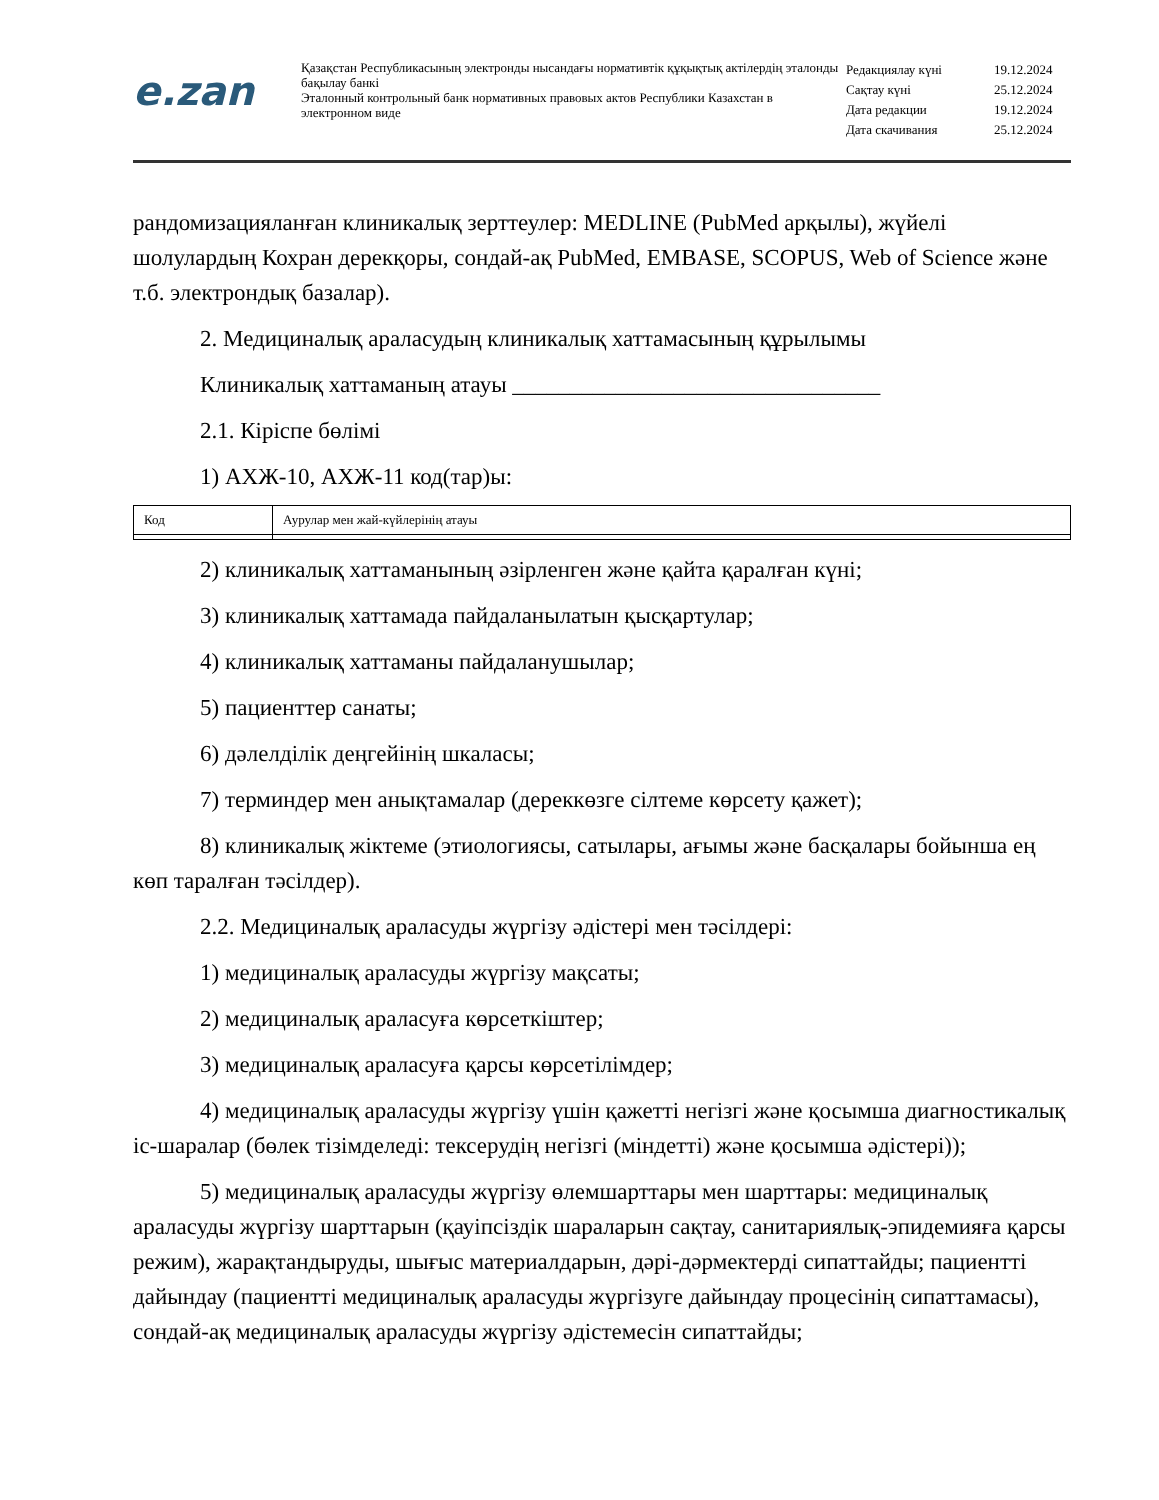e.zan
Қазақстан Республикасының электронды нысандағы нормативтік құқықтық актілердің эталонды бақылау банкі
Эталонный контрольный банк нормативных правовых актов Республики Казахстан в электронном виде
| Редакциялау күні | 19.12.2024 |
| Сақтау күні | 25.12.2024 |
| Дата редакции | 19.12.2024 |
| Дата скачивания | 25.12.2024 |
рандомизацияланған клиникалық зерттеулер: MEDLINE (PubMed арқылы), жүйелі шолулардың Кохран дерекқоры, сондай-ақ PubMed, EMBASE, SCOPUS, Web of Science және т.б. электрондық базалар).
2. Медициналық араласудың клиникалық хаттамасының құрылымы
Клиникалық хаттаманың атауы ________________________________
2.1. Кіріспе бөлімі
1) АХЖ-10, АХЖ-11 код(тар)ы:
| Код | Аурулар мен жай-күйлерінің атауы |
2) клиникалық хаттаманының әзірленген және қайта қаралған күні;
3) клиникалық хаттамада пайдаланылатын қысқартулар;
4) клиникалық хаттаманы пайдаланушылар;
5) пациенттер санаты;
6) дәлелділік деңгейінің шкаласы;
7) терминдер мен анықтамалар (дереккөзге сілтеме көрсету қажет);
8) клиникалық жіктеме (этиологиясы, сатылары, ағымы және басқалары бойынша ең көп таралған тәсілдер).
2.2. Медициналық араласуды жүргізу әдістері мен тәсілдері:
1) медициналық араласуды жүргізу мақсаты;
2) медициналық араласуға көрсеткіштер;
3) медициналық араласуға қарсы көрсетілімдер;
4) медициналық араласуды жүргізу үшін қажетті негізгі және қосымша диагностикалық іс-шаралар (бөлек тізімделеді: тексерудің негізгі (міндетті) және қосымша әдістері));
5) медициналық араласуды жүргізу өлемшарттары мен шарттары: медициналық араласуды жүргізу шарттарын (қауіпсіздік шараларын сақтау, санитариялық-эпидемияға қарсы режим), жарақтандыруды, шығыс материалдарын, дәрі-дәрмектерді сипаттайды; пациентті дайындау (пациентті медициналық араласуды жүргізуге дайындау процесінің сипаттамасы), сондай-ақ медициналық араласуды жүргізу әдістемесін сипаттайды;